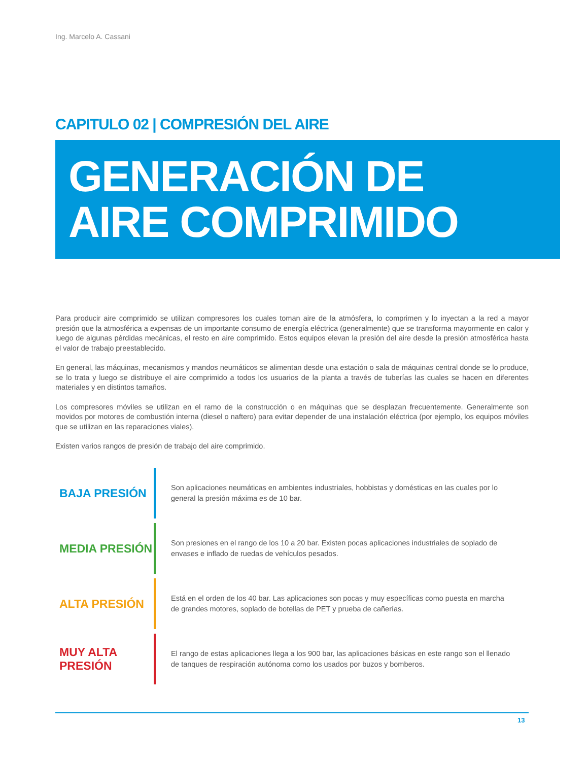Ing. Marcelo A. Cassani
CAPITULO 02 | COMPRESIÓN DEL AIRE
GENERACIÓN DE
AIRE COMPRIMIDO
Para producir aire comprimido se utilizan compresores los cuales toman aire de la atmósfera, lo comprimen y lo inyectan a la red a mayor presión que la atmosférica a expensas de un importante consumo de energía eléctrica (generalmente) que se transforma mayormente en calor y luego de algunas pérdidas mecánicas, el resto en aire comprimido. Estos equipos elevan la presión del aire desde la presión atmosférica hasta el valor de trabajo preestablecido.
En general, las máquinas, mecanismos y mandos neumáticos se alimentan desde una estación o sala de máquinas central donde se lo produce, se lo trata y luego se distribuye el aire comprimido a todos los usuarios de la planta a través de tuberías las cuales se hacen en diferentes materiales y en distintos tamaños.
Los compresores móviles se utilizan en el ramo de la construcción o en máquinas que se desplazan frecuentemente. Generalmente son movidos por motores de combustión interna (diesel o naftero) para evitar depender de una instalación eléctrica (por ejemplo, los equipos móviles que se utilizan en las reparaciones viales).
Existen varios rangos de presión de trabajo del aire comprimido.
BAJA PRESIÓN
Son aplicaciones neumáticas en ambientes industriales, hobbistas y domésticas en las cuales por lo general la presión máxima es de 10 bar.
MEDIA PRESIÓN
Son presiones en el rango de los 10 a 20 bar. Existen pocas aplicaciones industriales de soplado de envases e inflado de ruedas de vehículos pesados.
ALTA PRESIÓN
Está en el orden de los 40 bar. Las aplicaciones son pocas y muy específicas como puesta en marcha de grandes motores, soplado de botellas de PET y prueba de cañerías.
MUY ALTA PRESIÓN
El rango de estas aplicaciones llega a los 900 bar, las aplicaciones básicas en este rango son el llenado de tanques de respiración autónoma como los usados por buzos y bomberos.
13